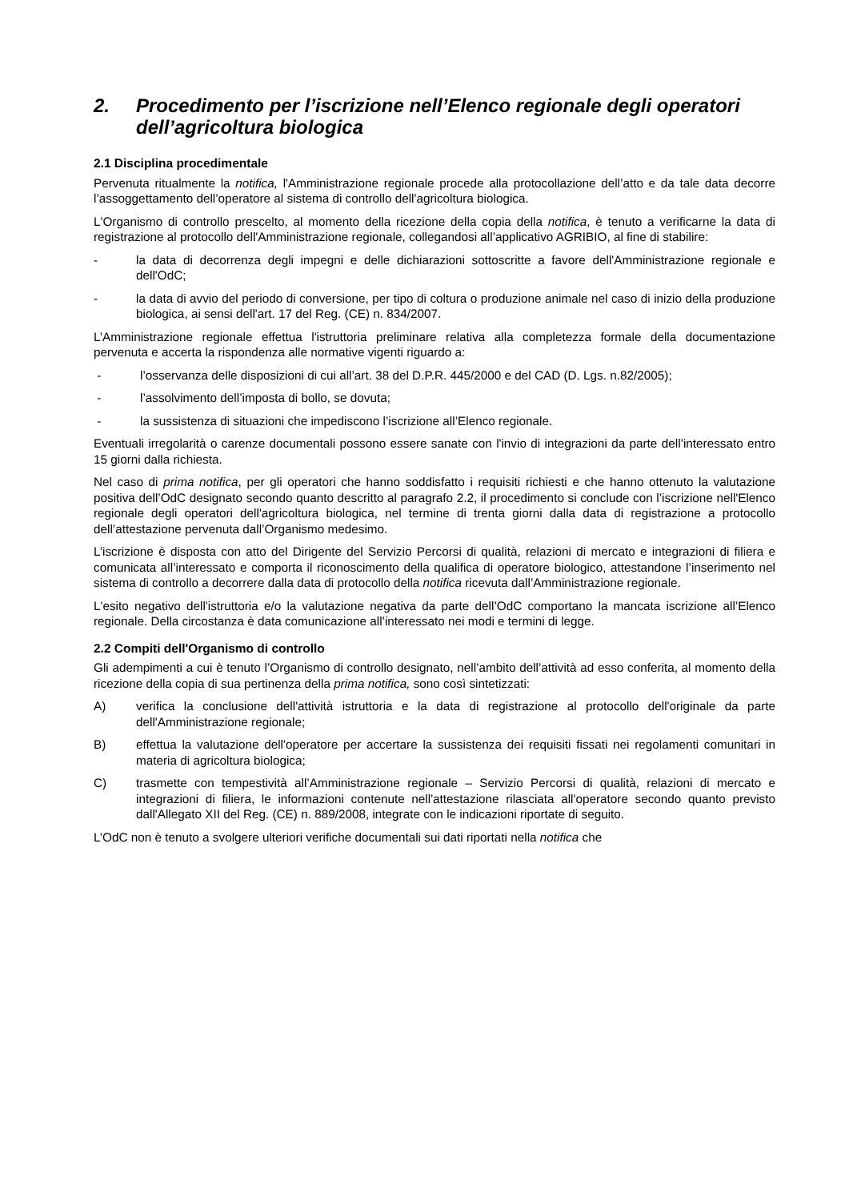2. Procedimento per l’iscrizione nell’Elenco regionale degli operatori dell’agricoltura biologica
2.1 Disciplina procedimentale
Pervenuta ritualmente la notifica, l'Amministrazione regionale procede alla protocollazione dell’atto e da tale data decorre l’assoggettamento dell’operatore al sistema di controllo dell'agricoltura biologica.
L'Organismo di controllo prescelto, al momento della ricezione della copia della notifica, è tenuto a verificarne la data di registrazione al protocollo dell'Amministrazione regionale, collegandosi all’applicativo AGRIBIO, al fine di stabilire:
- la data di decorrenza degli impegni e delle dichiarazioni sottoscritte a favore dell'Amministrazione regionale e dell'OdC;
- la data di avvio del periodo di conversione, per tipo di coltura o produzione animale nel caso di inizio della produzione biologica, ai sensi dell'art. 17 del Reg. (CE) n. 834/2007.
L’Amministrazione regionale effettua l'istruttoria preliminare relativa alla completezza formale della documentazione pervenuta e accerta la rispondenza alle normative vigenti riguardo a:
- l’osservanza delle disposizioni di cui all’art. 38 del D.P.R. 445/2000 e del CAD (D. Lgs. n.82/2005);
- l’assolvimento dell’imposta di bollo, se dovuta;
- la sussistenza di situazioni che impediscono l’iscrizione all’Elenco regionale.
Eventuali irregolarità o carenze documentali possono essere sanate con l'invio di integrazioni da parte dell’interessato entro 15 giorni dalla richiesta.
Nel caso di prima notifica, per gli operatori che hanno soddisfatto i requisiti richiesti e che hanno ottenuto la valutazione positiva dell’OdC designato secondo quanto descritto al paragrafo 2.2, il procedimento si conclude con l’iscrizione nell'Elenco regionale degli operatori dell'agricoltura biologica, nel termine di trenta giorni dalla data di registrazione a protocollo dell’attestazione pervenuta dall’Organismo medesimo.
L’iscrizione è disposta con atto del Dirigente del Servizio Percorsi di qualità, relazioni di mercato e integrazioni di filiera e comunicata all’interessato e comporta il riconoscimento della qualifica di operatore biologico, attestandone l’inserimento nel sistema di controllo a decorrere dalla data di protocollo della notifica ricevuta dall’Amministrazione regionale.
L'esito negativo dell'istruttoria e/o la valutazione negativa da parte dell’OdC comportano la mancata iscrizione all’Elenco regionale. Della circostanza è data comunicazione all’interessato nei modi e termini di legge.
2.2 Compiti dell'Organismo di controllo
Gli adempimenti a cui è tenuto l’Organismo di controllo designato, nell’ambito dell’attività ad esso conferita, al momento della ricezione della copia di sua pertinenza della prima notifica, sono così sintetizzati:
A) verifica la conclusione dell'attività istruttoria e la data di registrazione al protocollo dell'originale da parte dell'Amministrazione regionale;
B) effettua la valutazione dell'operatore per accertare la sussistenza dei requisiti fissati nei regolamenti comunitari in materia di agricoltura biologica;
C) trasmette con tempestività all’Amministrazione regionale – Servizio Percorsi di qualità, relazioni di mercato e integrazioni di filiera, le informazioni contenute nell'attestazione rilasciata all'operatore secondo quanto previsto dall'Allegato XII del Reg. (CE) n. 889/2008, integrate con le indicazioni riportate di seguito.
L’OdC non è tenuto a svolgere ulteriori verifiche documentali sui dati riportati nella notifica che